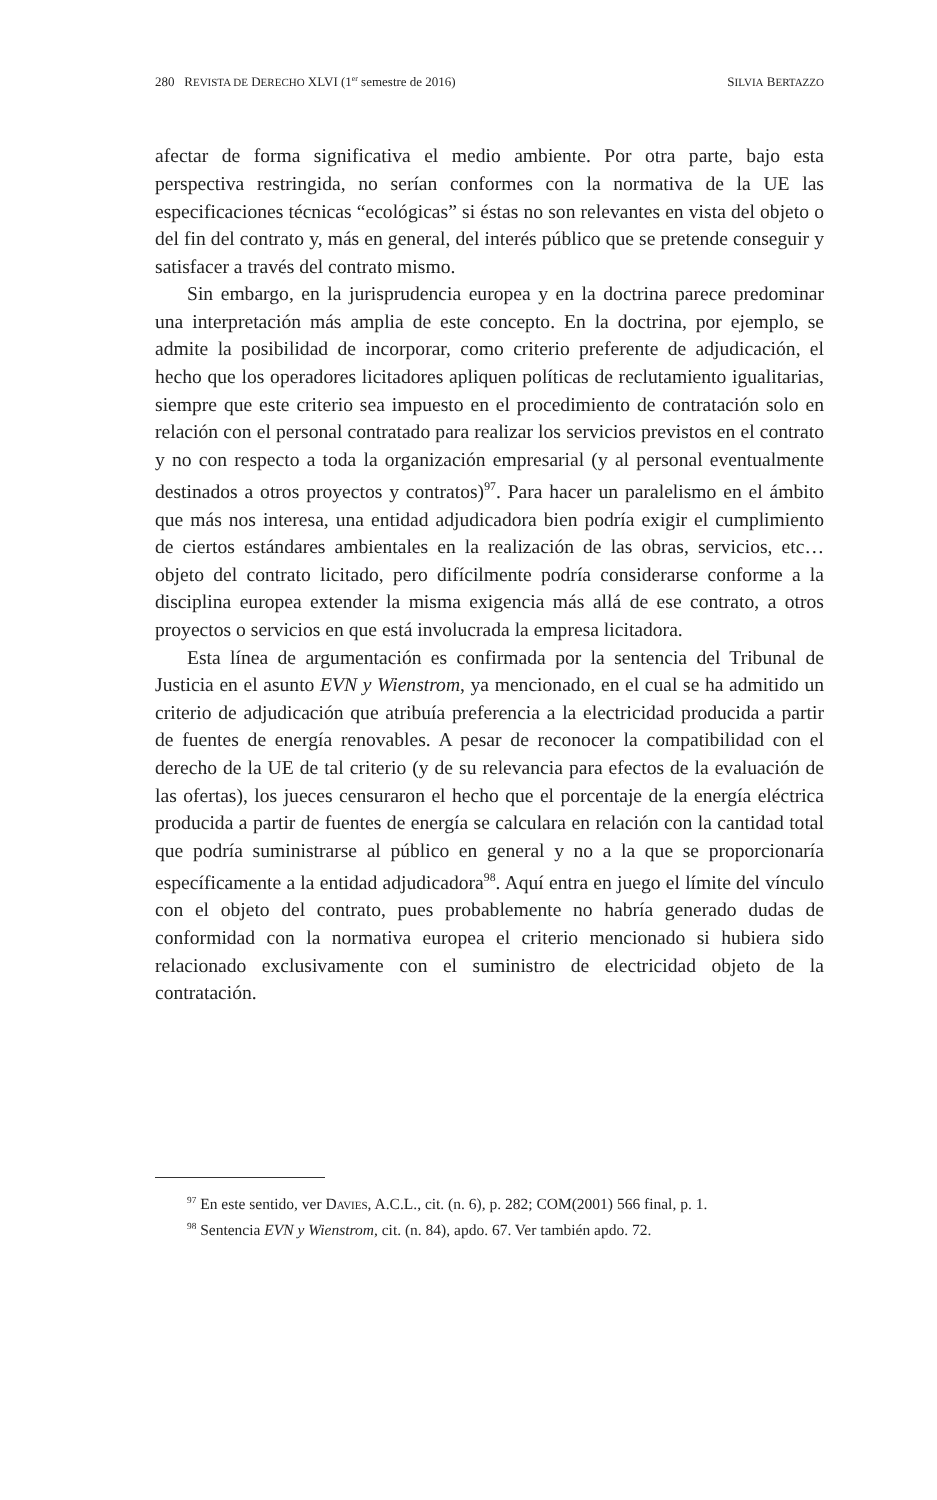280 REVISTA DE DERECHO XLVI (1<sup>er</sup> semestre de 2016) SILVIA BERTAZZO
afectar de forma significativa el medio ambiente. Por otra parte, bajo esta perspectiva restringida, no serían conformes con la normativa de la UE las especificaciones técnicas “ecológicas” si éstas no son relevantes en vista del objeto o del fin del contrato y, más en general, del interés público que se pretende conseguir y satisfacer a través del contrato mismo.
Sin embargo, en la jurisprudencia europea y en la doctrina parece predominar una interpretación más amplia de este concepto. En la doctrina, por ejemplo, se admite la posibilidad de incorporar, como criterio preferente de adjudicación, el hecho que los operadores licitadores apliquen políticas de reclutamiento igualitarias, siempre que este criterio sea impuesto en el procedimiento de contratación solo en relación con el personal contratado para realizar los servicios previstos en el contrato y no con respecto a toda la organización empresarial (y al personal eventualmente destinados a otros proyectos y contratos)<sup>97</sup>. Para hacer un paralelismo en el ámbito que más nos interesa, una entidad adjudicadora bien podría exigir el cumplimiento de ciertos estándares ambientales en la realización de las obras, servicios, etc… objeto del contrato licitado, pero difícilmente podría considerarse conforme a la disciplina europea extender la misma exigencia más allá de ese contrato, a otros proyectos o servicios en que está involucrada la empresa licitadora.
Esta línea de argumentación es confirmada por la sentencia del Tribunal de Justicia en el asunto EVN y Wienstrom, ya mencionado, en el cual se ha admitido un criterio de adjudicación que atribuía preferencia a la electricidad producida a partir de fuentes de energía renovables. A pesar de reconocer la compatibilidad con el derecho de la UE de tal criterio (y de su relevancia para efectos de la evaluación de las ofertas), los jueces censuraron el hecho que el porcentaje de la energía eléctrica producida a partir de fuentes de energía se calculara en relación con la cantidad total que podría suministrarse al público en general y no a la que se proporcionaría específicamente a la entidad adjudicadora<sup>98</sup>. Aquí entra en juego el límite del vínculo con el objeto del contrato, pues probablemente no habría generado dudas de conformidad con la normativa europea el criterio mencionado si hubiera sido relacionado exclusivamente con el suministro de electricidad objeto de la contratación.
<sup>97</sup> En este sentido, ver DAVIES, A.C.L., cit. (n. 6), p. 282; COM(2001) 566 final, p. 1.
<sup>98</sup> Sentencia EVN y Wienstrom, cit. (n. 84), apdo. 67. Ver también apdo. 72.